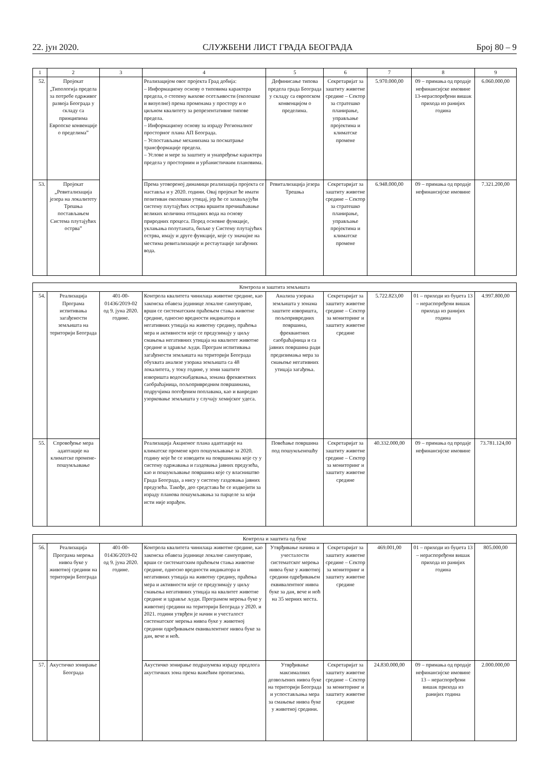22. јун 2020. СЛУЖБЕНИ ЛИСТ ГРАДА БЕОГРАДА Број 80 – 9
| 1 | 2 | 3 | 4 | 5 | 6 | 7 | 8 | 9 |
| --- | --- | --- | --- | --- | --- | --- | --- | --- |
| 52. | Пројекат „Типологија предела за потребе одрживог развоја Београда у складу са принципима Европске конвенције о пределима” | | Реализацијом овог пројекта Град добија: – Информациону основу о типовима карактера предела, о степену њихове осетљивости (еколошке и визуелне) према променама у простору и о циљном квалитету за репрезентативне типове предела. – Информациону основу за израду Регионалног просторног плана АП Београда. – Успостављање механизама за посматрање трансформације предела. – Услове и мере за заштиту и унапређење карактера предела у просторним и урбанистичким плановима. | Дефинисање типова предела града Београда у складу са европском конвенцијом о пределима. | Секретаријат за заштиту животне средине – Сектор за стратешко планирање, управљање пројектима и климатске промене | 5.970.000,00 | 09 – примања од продаје нефинансијске имовине 13-нераспоређени вишак прихода из ранијих година | 6.060.000,00 |
| 53. | Пројекат „Ревитализација језера на локалитету Трешња постављањем Система плутајућих острва” | | Према уговореној динамици реализација пројекта се наставља и у 2020. години. Овај пројекат ће имати позитиван еколошки утицај, јер ће се захваљујући систему плутајућих острва вршити пречишћавање великих количина отпадних вода на основу природних процеса. Поред основне функције, уклањања полутаната, биљке у Систему плутајућих острва, имају и друге функције, које су значајне на местима ревитализације и рестаутације загађених вода. | Ревитализација језера Трешња | Секретаријат за заштиту животне средине – Сектор за стратешко планирање, управљање пројектима и климатске промене | 6.948.000,00 | 09 – примања од продаје нефинансијске имовине | 7.321.200,00 |
| Контрола и заштита земљишта | | | | | | | | |
| 54. | Реализација Програма испитивања загађености земљишта на територији Београда | 401-00-01436/2019-02 од 9. јуна 2020. године. | Контрола квалитета чинилаца животне средине, као законска обавеза јединице локалне самоуправе, врши се систематским праћењем стања животне средине, односно вредности индикатора и негативних утицаја на животну средину, праћења мера и активности које се предузимају у циљу смањења негативних утицаја на квалитет животне средине и здравље људи. Програм испитивања загађености земљишта на територији Београда обухвата анализе узорака земљишта са 48 локалитета, у току године, у зони заштите изворишта водоснабдевања, зонама фреквентних саобраћајница, пољопривредним површинама, подручјима погођеним поплавама, као и ванредно узорковање земљишта у случају хемијског удеса. | Анализа узорака земљишта у зонама заштите изворишта, пољопривредних површина, фреквантних саобраћајница и са јавних површина ради предизимања мера за смањење негативних утицаја загађења. | Секретаријат за заштиту животне средине – Сектор за мониторинг и заштиту животне средине | 5.722.823,00 | 01 – приходи из буџета 13 – нераспоређени вишак прихода из ранијих година | 4.997.800,00 |
| 55. | Спровођење мера адаптације на климатске промене-пошумљавање | | Реализација Акционог плана адаптације на климатске промене кроз пошумљавање за 2020. годину које ће се изводити на површинама које су у систему одржавања и газдовања јавних предузећа, као и пошумљавање површина које су власништво Града Београда, а нису у систему газдовања јавних предузећа. Такође, део средстава ће се издвојити за израду планова пошумљавања за парцеле за који исти није израђен. | Повећање површина под пошумљеношћу | Секретаријат за заштиту животне средине – Сектор за мониторинг и заштиту животне средине | 40.332.000,00 | 09 – примања од продаје нефинансијске имовине | 73.781.124,00 |
| Контрола и заштита од буке | | | | | | | | |
| 56. | Реализација Програма мерења нивоа буке у животној средини на територији Београда | 401-00-01436/2019-02 од 9. јуна 2020. године. | Контрола квалитета чинилаца животне средине, као законска обавеза јединице локалне самоуправе, врши се систематским праћењем стања животне средине, односно вредности индикатора и негативних утицаја на животну средину, праћења мера и активности које се предузимају у циљу смањења негативних утицаја на квалитет животне средине и здравље људи. Програмом мерења буке у животној средини на територији Београда у 2020. и 2021. години утврђен је начин и учесталост систематског мерења нивоа буке у животној средини одређивањем еквивалентног нивоа буке за дан, вече и ноћ. | Утврђивање начина и учесталости систематског мерења нивоа буке у животној средини одређивањем еквивалентног нивоа буке за дан, вече и ноћ на 35 мерних места. | Секретаријат за заштиту животне средине – Сектор за мониторинг и заштиту животне средине | 469.001,00 | 01 – приходи из буџета 13 – нераспоређени вишак прихода из ранијих година | 805.000,00 |
| 57. | Акустичко зонирање Београда | | Акустичко зонирање подразумева израду предлога акустичких зона према важећим прописима. | Утврђивање максималних дозвољених нивоа буке на територији Београда и успостављања мера за смањење нивоа буке у животној средини. | Секретаријат за заштиту животне средине – Сектор за мониторинг и заштиту животне средине | 24.830.000,00 | 09 – примања од продаје нефинансијске имовине 13 – нераспоређени вишак прихода из ранијих година | 2.000.000,00 |